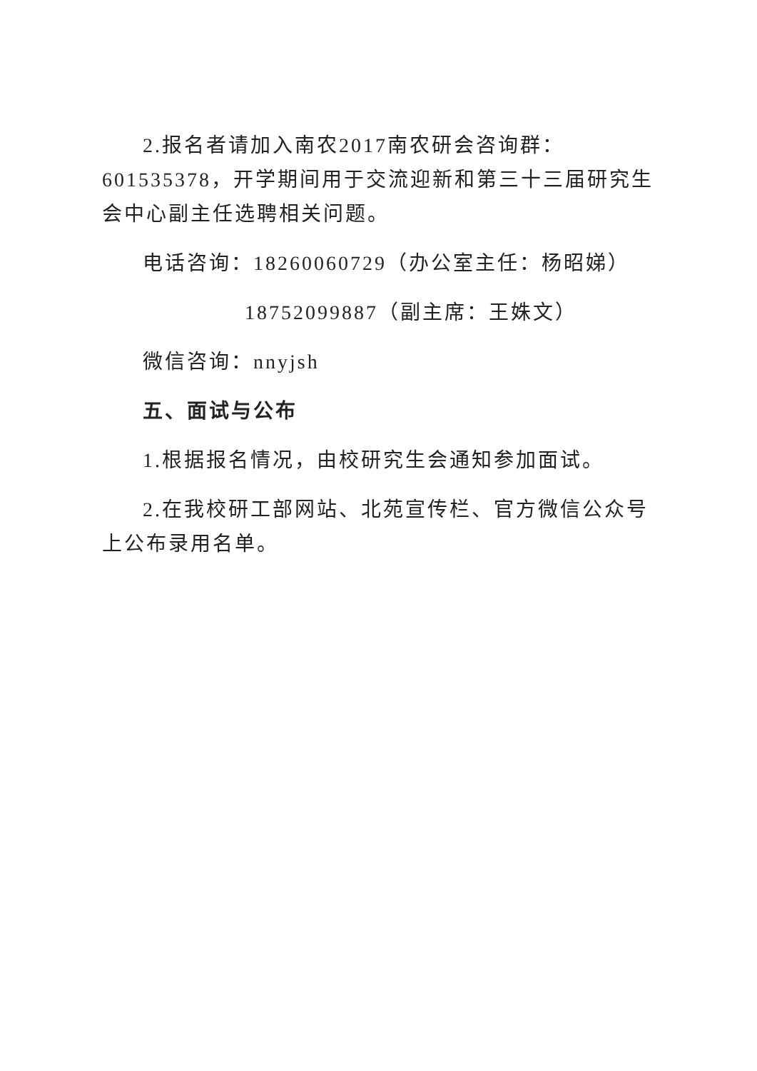2.报名者请加入南农2017南农研会咨询群：601535378，开学期间用于交流迎新和第三十三届研究生会中心副主任选聘相关问题。
电话咨询：18260060729（办公室主任：杨昭娣）
18752099887（副主席：王姝文）
微信咨询：nnyjsh
五、面试与公布
1.根据报名情况，由校研究生会通知参加面试。
2.在我校研工部网站、北苑宣传栏、官方微信公众号上公布录用名单。